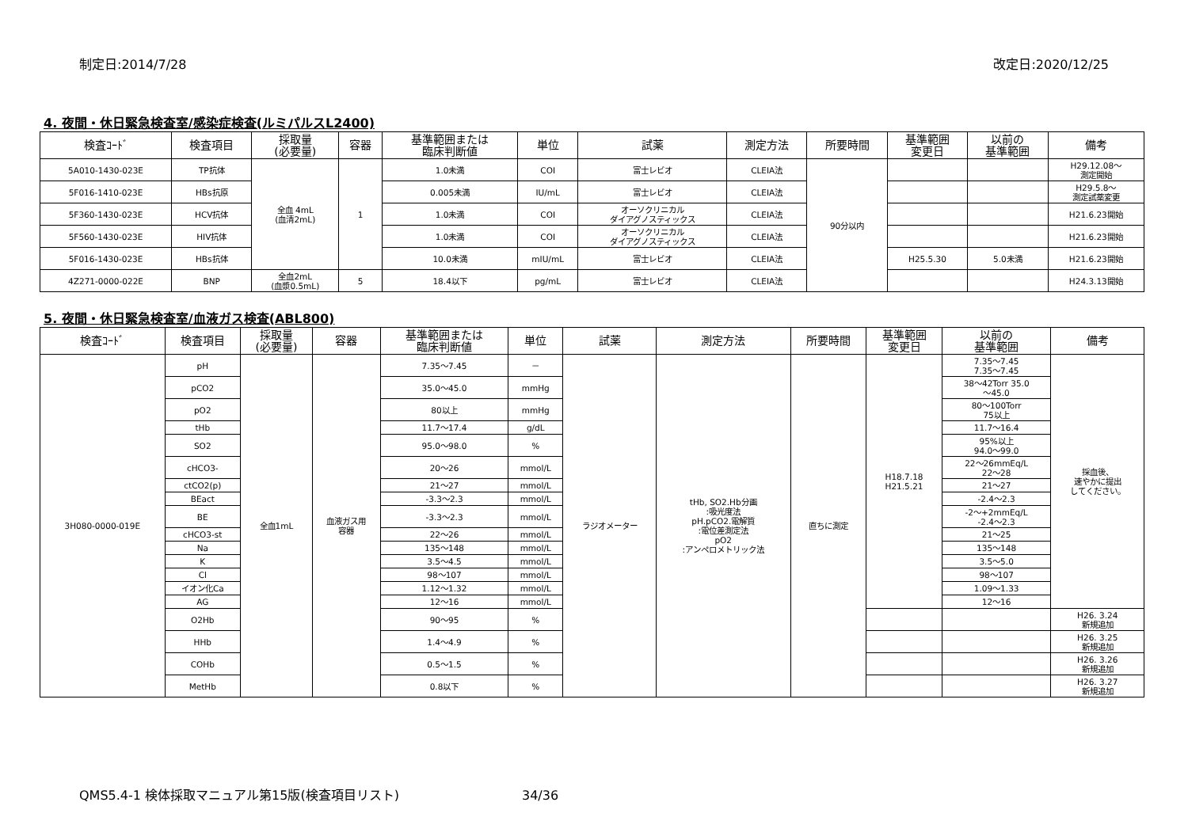制定日:2014/7/28 改定日:2020/12/25
4. 夜間・休日緊急検査室/感染症検査(ルミパルスL2400)
| 検査ｺｰﾄﾞ | 検査項目 | 採取量 (必要量) | 容器 | 基準範囲または 臨床判断値 | 単位 | 試薬 | 測定方法 | 所要時間 | 基準範囲 変更日 | 以前の 基準範囲 | 備考 |
| --- | --- | --- | --- | --- | --- | --- | --- | --- | --- | --- | --- |
| 5A010-1430-023E | TP抗体 | 全血 4mL (血清2mL) | 1 | 1.0未満 | COI | 富士レビオ | CLEIA法 | 90分以内 | | | H29.12.08～ 測定開始 |
| 5F016-1410-023E | HBs抗原 | | | 0.005未満 | IU/mL | 富士レビオ | CLEIA法 | | | | H29.5.8～ 測定試薬変更 |
| 5F360-1430-023E | HCV抗体 | | | 1.0未満 | COI | オーソクリニカル ダイアグノスティックス | CLEIA法 | | | | H21.6.23開始 |
| 5F560-1430-023E | HIV抗体 | | | 1.0未満 | COI | オーソクリニカル ダイアグノスティックス | CLEIA法 | | | | H21.6.23開始 |
| 5F016-1430-023E | HBs抗体 | | | 10.0未満 | mIU/mL | 富士レビオ | CLEIA法 | | H25.5.30 | 5.0未満 | H21.6.23開始 |
| 4Z271-0000-022E | BNP | 全血2mL (血漿0.5mL) | 5 | 18.4以下 | pg/mL | 富士レビオ | CLEIA法 | | | | H24.3.13開始 |
5. 夜間・休日緊急検査室/血液ガス検査(ABL800)
| 検査ｺｰﾄﾞ | 検査項目 | 採取量 (必要量) | 容器 | 基準範囲または 臨床判断値 | 単位 | 試薬 | 測定方法 | 所要時間 | 基準範囲 変更日 | 以前の 基準範囲 | 備考 |
| --- | --- | --- | --- | --- | --- | --- | --- | --- | --- | --- | --- |
| 3H080-0000-019E | pH | 全血1mL | 血液ガス用 容器 | 7.35～7.45 | － | ラジオメーター | tHb, SO2.Hb分画 :吸光度法 pH.pCO2.電解質 :電位差測定法 pO2 :アンペロメトリック法 | 直ちに測定 | H18.7.18 H21.5.21 | 7.35～7.45 7.35～7.45 | 採血後、 速やかに提出 してください。 |
| | pCO2 | | | 35.0～45.0 | mmHg | | | | | 38～42Torr 35.0 ～45.0 | |
| | pO2 | | | 80以上 | mmHg | | | | | 80～100Torr 75以上 | |
| | tHb | | | 11.7～17.4 | g/dL | | | | | 11.7～16.4 | |
| | SO2 | | | 95.0～98.0 | % | | | | | 95%以上 94.0～99.0 | |
| | cHCO3- | | | 20～26 | mmol/L | | | | | 22～26mmEq/L 22～28 | |
| | ctCO2(p) | | | 21～27 | mmol/L | | | | | 21～27 | |
| | BEact | | | -3.3～2.3 | mmol/L | | | | | -2.4～2.3 | |
| | BE | | | -3.3～2.3 | mmol/L | | | | | -2～+2mmEq/L -2.4～2.3 | |
| | cHCO3-st | | | 22～26 | mmol/L | | | | | 21～25 | |
| | Na | | | 135～148 | mmol/L | | | | | 135～148 | |
| | K | | | 3.5～4.5 | mmol/L | | | | | 3.5～5.0 | |
| | Cl | | | 98～107 | mmol/L | | | | | 98～107 | |
| | イオン化Ca | | | 1.12～1.32 | mmol/L | | | | | 1.09～1.33 | |
| | AG | | | 12～16 | mmol/L | | | | | 12～16 | |
| | O2Hb | | | 90～95 | % | | | | | | H26. 3.24 新規追加 |
| | HHb | | | 1.4～4.9 | % | | | | | | H26. 3.25 新規追加 |
| | COHb | | | 0.5～1.5 | % | | | | | | H26. 3.26 新規追加 |
| | MetHb | | | 0.8以下 | % | | | | | | H26. 3.27 新規追加 |
QMS5.4-1 検体採取マニュアル第15版(検査項目リスト) 34/36